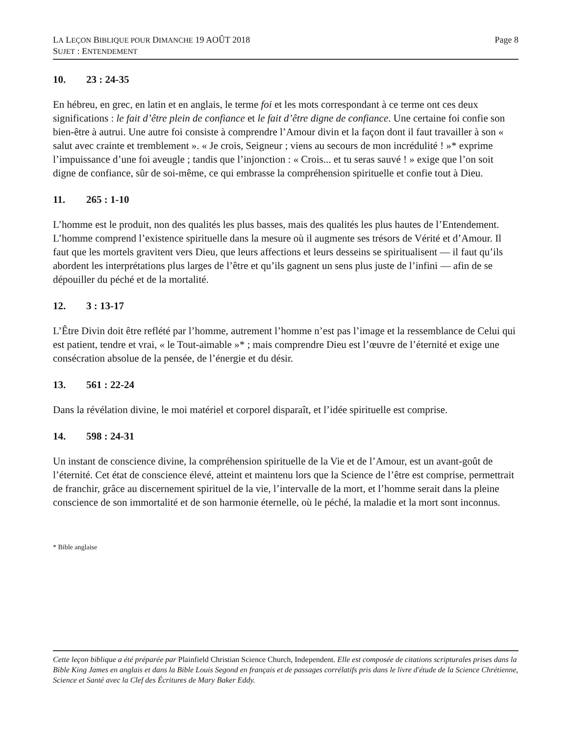LA LEÇON BIBLIQUE POUR DIMANCHE 19 AOÛT 2018
SUJET : ENTENDEMENT
Page 8
10. 23 : 24-35
En hébreu, en grec, en latin et en anglais, le terme foi et les mots correspondant à ce terme ont ces deux significations : le fait d’être plein de confiance et le fait d’être digne de confiance. Une certaine foi confie son bien-être à autrui. Une autre foi consiste à comprendre l’Amour divin et la façon dont il faut travailler à son « salut avec crainte et tremblement ». « Je crois, Seigneur ; viens au secours de mon incrédulité ! »* exprime l’impuissance d’une foi aveugle ; tandis que l’injonction : « Crois... et tu seras sauvé ! » exige que l’on soit digne de confiance, sûr de soi-même, ce qui embrasse la compréhension spirituelle et confie tout à Dieu.
11. 265 : 1-10
L’homme est le produit, non des qualités les plus basses, mais des qualités les plus hautes de l’Entendement. L’homme comprend l’existence spirituelle dans la mesure où il augmente ses trésors de Vérité et d’Amour. Il faut que les mortels gravitent vers Dieu, que leurs affections et leurs desseins se spiritualisent — il faut qu’ils abordent les interprétations plus larges de l’être et qu’ils gagnent un sens plus juste de l’infini — afin de se dépouiller du péché et de la mortalité.
12. 3 : 13-17
L’Être Divin doit être reflété par l’homme, autrement l’homme n’est pas l’image et la ressemblance de Celui qui est patient, tendre et vrai, « le Tout-aimable »* ; mais comprendre Dieu est l’œuvre de l’éternité et exige une consécration absolue de la pensée, de l’énergie et du désir.
13. 561 : 22-24
Dans la révélation divine, le moi matériel et corporel disparaît, et l’idée spirituelle est comprise.
14. 598 : 24-31
Un instant de conscience divine, la compréhension spirituelle de la Vie et de l’Amour, est un avant-goût de l’éternité. Cet état de conscience élevé, atteint et maintenu lors que la Science de l’être est comprise, permettrait de franchir, grâce au discernement spirituel de la vie, l’intervalle de la mort, et l’homme serait dans la pleine conscience de son immortalité et de son harmonie éternelle, où le péché, la maladie et la mort sont inconnus.
* Bible anglaise
Cette leçon biblique a été préparée par Plainfield Christian Science Church, Independent. Elle est composée de citations scripturales prises dans la Bible King James en anglais et dans la Bible Louis Segond en français et de passages corrélatifs pris dans le livre d'étude de la Science Chrétienne, Science et Santé avec la Clef des Écritures de Mary Baker Eddy.